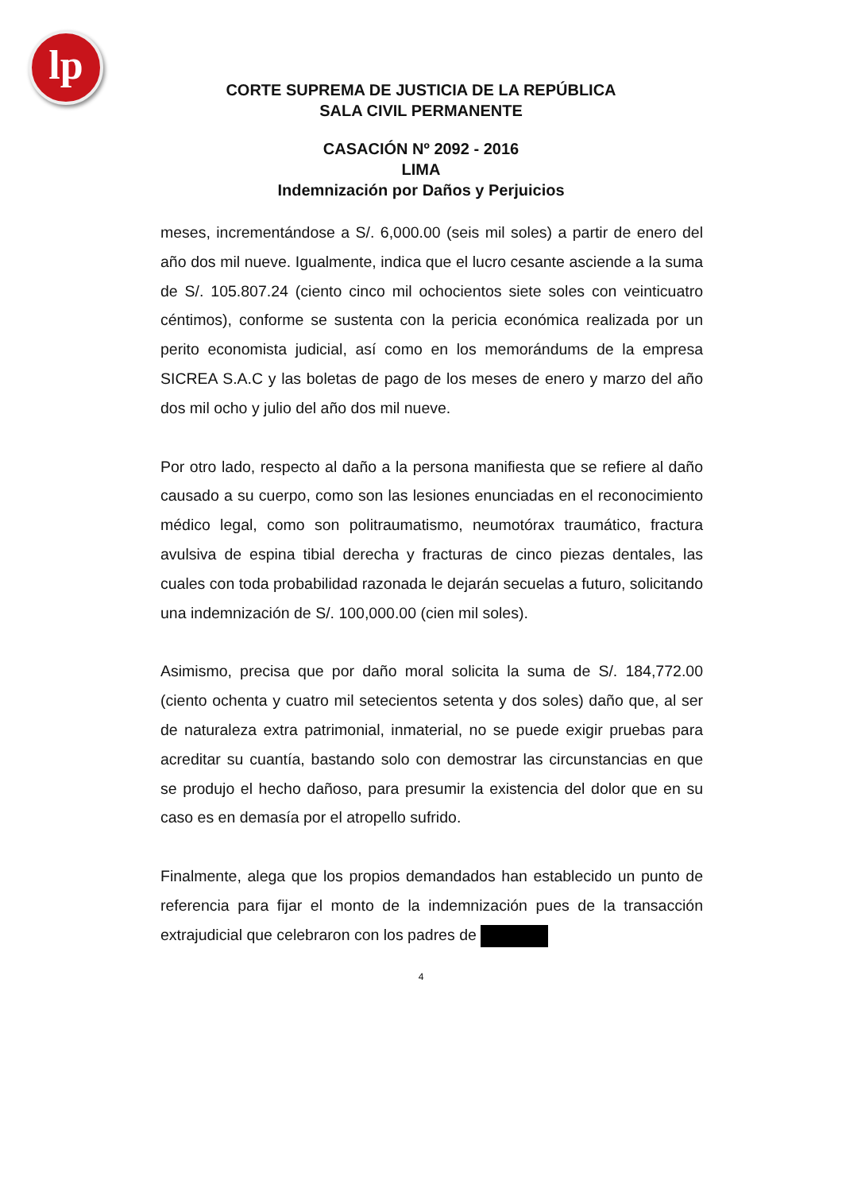lp
CORTE SUPREMA DE JUSTICIA DE LA REPÚBLICA
SALA CIVIL PERMANENTE
CASACIÓN Nº 2092 - 2016
LIMA
Indemnización por Daños y Perjuicios
meses, incrementándose a S/. 6,000.00 (seis mil soles) a partir de enero del año dos mil nueve. Igualmente, indica que el lucro cesante asciende a la suma de S/. 105.807.24 (ciento cinco mil ochocientos siete soles con veinticuatro céntimos), conforme se sustenta con la pericia económica realizada por un perito economista judicial, así como en los memorándums de la empresa SICREA S.A.C y las boletas de pago de los meses de enero y marzo del año dos mil ocho y julio del año dos mil nueve.
Por otro lado, respecto al daño a la persona manifiesta que se refiere al daño causado a su cuerpo, como son las lesiones enunciadas en el reconocimiento médico legal, como son politraumatismo, neumotórax traumático, fractura avulsiva de espina tibial derecha y fracturas de cinco piezas dentales, las cuales con toda probabilidad razonada le dejarán secuelas a futuro, solicitando una indemnización de S/. 100,000.00 (cien mil soles).
Asimismo, precisa que por daño moral solicita la suma de S/. 184,772.00 (ciento ochenta y cuatro mil setecientos setenta y dos soles) daño que, al ser de naturaleza extra patrimonial, inmaterial, no se puede exigir pruebas para acreditar su cuantía, bastando solo con demostrar las circunstancias en que se produjo el hecho dañoso, para presumir la existencia del dolor que en su caso es en demasía por el atropello sufrido.
Finalmente, alega que los propios demandados han establecido un punto de referencia para fijar el monto de la indemnización pues de la transacción extrajudicial que celebraron con los padres de
4